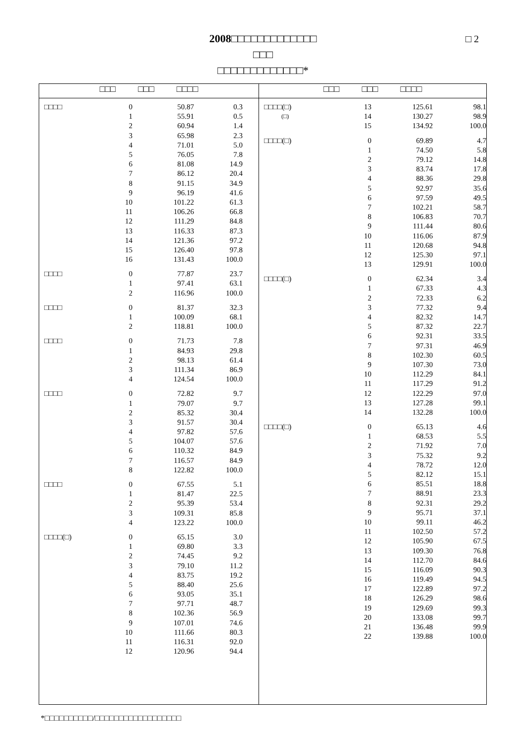2008□□□□□□□□□□□□□
□□□
□□□□□□□□□□□□□*
□ 2
| □□□ □□□ □□□□ | □□□ □□□ □□□□ |
| / □□□□ / 0 / 50.87 / 0.3 / / / / 1 / 55.91 / 0.5 / / / / 2 / 60.94 / 1.4 / / / / 3 / 65.98 / 2.3 / / / / 4 / 71.01 / 5.0 / / / / 5 / 76.05 / 7.8 / / / / 6 / 81.08 / 14.9 / / / / 7 / 86.12 / 20.4 / / / / 8 / 91.15 / 34.9 / / / / 9 / 96.19 / 41.6 / / / / 10 / 101.22 / 61.3 / / / / 11 / 106.26 / 66.8 / / / / 12 / 111.29 / 84.8 / / / / 13 / 116.33 / 87.3 / / / / 14 / 121.36 / 97.2 / / / / 15 / 126.40 / 97.8 / / / / 16 / 131.43 / 100.0 / / / □□□□ / 0 / 77.87 / 23.7 / / / / 1 / 97.41 / 63.1 / / / / 2 / 116.96 / 100.0 / / / □□□□ / 0 / 81.37 / 32.3 / / / / 1 / 100.09 / 68.1 / / / / 2 / 118.81 / 100.0 / / / □□□□ / 0 / 71.73 / 7.8 / / / / 1 / 84.93 / 29.8 / / / / 2 / 98.13 / 61.4 / / / / 3 / 111.34 / 86.9 / / / / 4 / 124.54 / 100.0 / / / □□□□ / 0 / 72.82 / 9.7 / / / / 1 / 79.07 / 9.7 / / / / 2 / 85.32 / 30.4 / / / / 3 / 91.57 / 30.4 / / / / 4 / 97.82 / 57.6 / / / / 5 / 104.07 / 57.6 / / / / 6 / 110.32 / 84.9 / / / / 7 / 116.57 / 84.9 / / / / 8 / 122.82 / 100.0 / / / □□□□ / 0 / 67.55 / 5.1 / / / / 1 / 81.47 / 22.5 / / / / 2 / 95.39 / 53.4 / / / / 3 / 109.31 / 85.8 / / / / 4 / 123.22 / 100.0 / / / □□□□(□) / 0 / 65.15 / 3.0 / / / / 1 / 69.80 / 3.3 / / / / 2 / 74.45 / 9.2 / / / / 3 / 79.10 / 11.2 / / / / 4 / 83.75 / 19.2 / / / / 5 / 88.40 / 25.6 / / / / 6 / 93.05 / 35.1 / / / / 7 / 97.71 / 48.7 / / / / 8 / 102.36 / 56.9 / / / / 9 / 107.01 / 74.6 / / / / 10 / 111.66 / 80.3 / / / / 11 / 116.31 / 92.0 / / / / 12 / 120.96 / 94.4 / / | / □□□□(□) / 13 / 125.61 / 98.1 / / / (□) / 14 / 130.27 / 98.9 / / / / 15 / 134.92 / 100.0 / / / □□□□(□) / 0 / 69.89 / 4.7 / / / / 1 / 74.50 / 5.8 / / / / 2 / 79.12 / 14.8 / / / / 3 / 83.74 / 17.8 / / / / 4 / 88.36 / 29.8 / / / / 5 / 92.97 / 35.6 / / / / 6 / 97.59 / 49.5 / / / / 7 / 102.21 / 58.7 / / / / 8 / 106.83 / 70.7 / / / / 9 / 111.44 / 80.6 / / / / 10 / 116.06 / 87.9 / / / / 11 / 120.68 / 94.8 / / / / 12 / 125.30 / 97.1 / / / / 13 / 129.91 / 100.0 / / / □□□□(□) / 0 / 62.34 / 3.4 / / / / 1 / 67.33 / 4.3 / / / / 2 / 72.33 / 6.2 / / / / 3 / 77.32 / 9.4 / / / / 4 / 82.32 / 14.7 / / / / 5 / 87.32 / 22.7 / / / / 6 / 92.31 / 33.5 / / / / 7 / 97.31 / 46.9 / / / / 8 / 102.30 / 60.5 / / / / 9 / 107.30 / 73.0 / / / / 10 / 112.29 / 84.1 / / / / 11 / 117.29 / 91.2 / / / / 12 / 122.29 / 97.0 / / / / 13 / 127.28 / 99.1 / / / / 14 / 132.28 / 100.0 / / / □□□□(□) / 0 / 65.13 / 4.6 / / / / 1 / 68.53 / 5.5 / / / / 2 / 71.92 / 7.0 / / / / 3 / 75.32 / 9.2 / / / / 4 / 78.72 / 12.0 / / / / 5 / 82.12 / 15.1 / / / / 6 / 85.51 / 18.8 / / / / 7 / 88.91 / 23.3 / / / / 8 / 92.31 / 29.2 / / / / 9 / 95.71 / 37.1 / / / / 10 / 99.11 / 46.2 / / / / 11 / 102.50 / 57.2 / / / / 12 / 105.90 / 67.5 / / / / 13 / 109.30 / 76.8 / / / / 14 / 112.70 / 84.6 / / / / 15 / 116.09 / 90.3 / / / / 16 / 119.49 / 94.5 / / / / 17 / 122.89 / 97.2 / / / / 18 / 126.29 / 98.6 / / / / 19 / 129.69 / 99.3 / / / / 20 / 133.08 / 99.7 / / / / 21 / 136.48 / 99.9 / / / / 22 / 139.88 / 100.0 / / |
*□□□□□□□□□□/□□□□□□□□□□□□□□□□□□